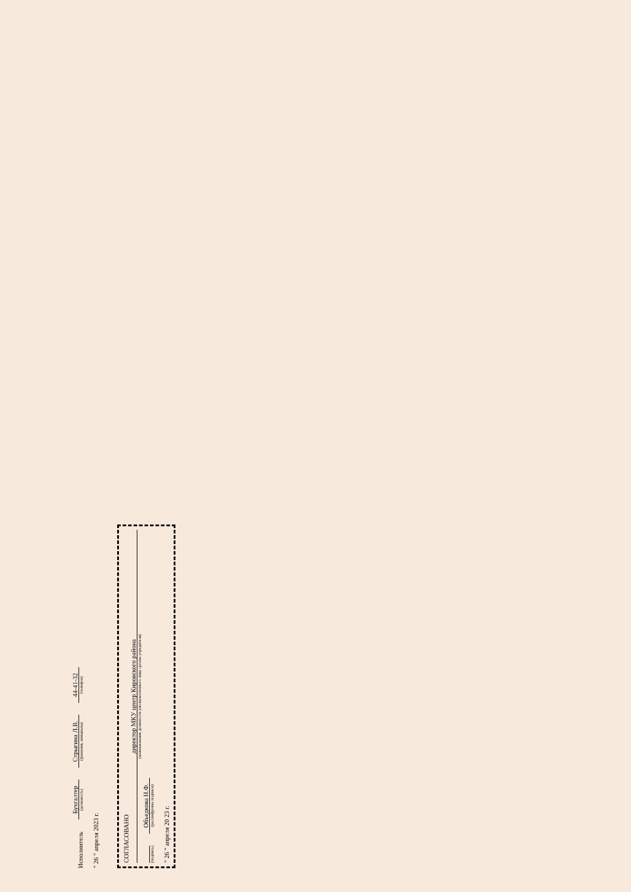Исполнитель
Бухгалтер
(должность)
Стрыгина Л.В.
(фамилия, инициалы)
44-41-32
(телефон)
" 26 " апреля 2023 г.
СОГЛАСОВАНО
директор МКУ центр Кировского района
(наименование должности уполномоченного лица органа-учредителя)
(подпись)
Объедкова Н.Ф.
(расшифровка подписи)
" 26 " апреля 20 23 г.